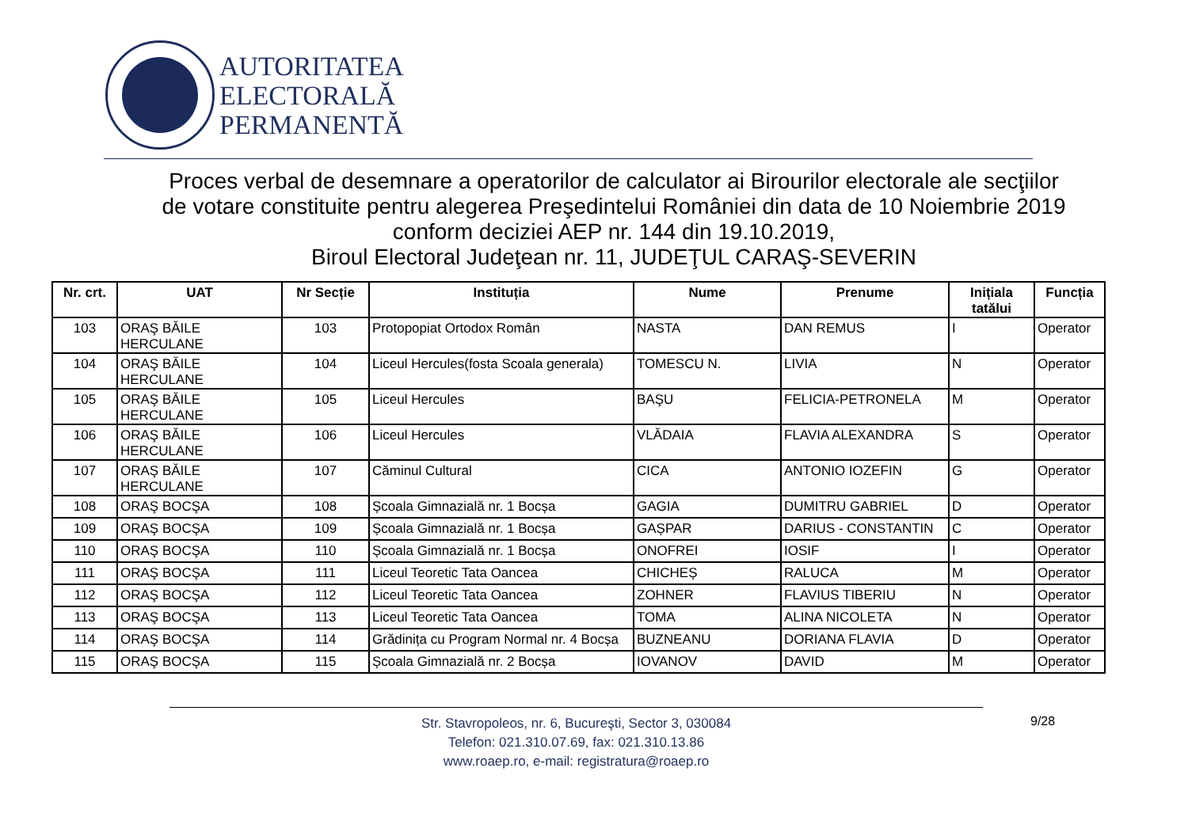AUTORITATEA
ELECTORALĂ
PERMANENTĂ
Proces verbal de desemnare a operatorilor de calculator ai Birourilor electorale ale secţiilor
de votare constituite pentru alegerea Preşedintelui României din data de 10 Noiembrie 2019
conform deciziei AEP nr. 144 din 19.10.2019,
Biroul Electoral Judeţean nr. 11, JUDEŢUL CARAŞ-SEVERIN
| Nr. crt. | UAT | Nr Secție | Instituția | Nume | Prenume | Inițiala tatălui | Funcția |
| --- | --- | --- | --- | --- | --- | --- | --- |
| 103 | ORAŞ BĂILE HERCULANE | 103 | Protopopiat Ortodox Român | NASTA | DAN REMUS | I | Operator |
| 104 | ORAŞ BĂILE HERCULANE | 104 | Liceul Hercules(fosta Scoala generala) | TOMESCU N. | LIVIA | N | Operator |
| 105 | ORAŞ BĂILE HERCULANE | 105 | Liceul Hercules | BAŞU | FELICIA-PETRONELA | M | Operator |
| 106 | ORAŞ BĂILE HERCULANE | 106 | Liceul Hercules | VLĂDAIA | FLAVIA ALEXANDRA | S | Operator |
| 107 | ORAŞ BĂILE HERCULANE | 107 | Căminul Cultural | CICA | ANTONIO IOZEFIN | G | Operator |
| 108 | ORAŞ BOCŞA | 108 | Școala Gimnazială nr. 1 Bocșa | GAGIA | DUMITRU GABRIEL | D | Operator |
| 109 | ORAŞ BOCŞA | 109 | Școala Gimnazială nr. 1 Bocșa | GAȘPAR | DARIUS - CONSTANTIN | C | Operator |
| 110 | ORAŞ BOCŞA | 110 | Școala Gimnazială nr. 1 Bocșa | ONOFREI | IOSIF | I | Operator |
| 111 | ORAŞ BOCŞA | 111 | Liceul Teoretic Tata Oancea | CHICHEȘ | RALUCA | M | Operator |
| 112 | ORAŞ BOCŞA | 112 | Liceul Teoretic Tata Oancea | ZOHNER | FLAVIUS TIBERIU | N | Operator |
| 113 | ORAŞ BOCŞA | 113 | Liceul Teoretic Tata Oancea | TOMA | ALINA NICOLETA | N | Operator |
| 114 | ORAŞ BOCŞA | 114 | Grădinița cu Program Normal nr. 4 Bocșa | BUZNEANU | DORIANA FLAVIA | D | Operator |
| 115 | ORAŞ BOCŞA | 115 | Școala Gimnazială nr. 2 Bocșa | IOVANOV | DAVID | M | Operator |
Str. Stavropoleos, nr. 6, Bucureşti, Sector 3, 030084
Telefon: 021.310.07.69, fax: 021.310.13.86
www.roaep.ro, e-mail: registratura@roaep.ro
9/28